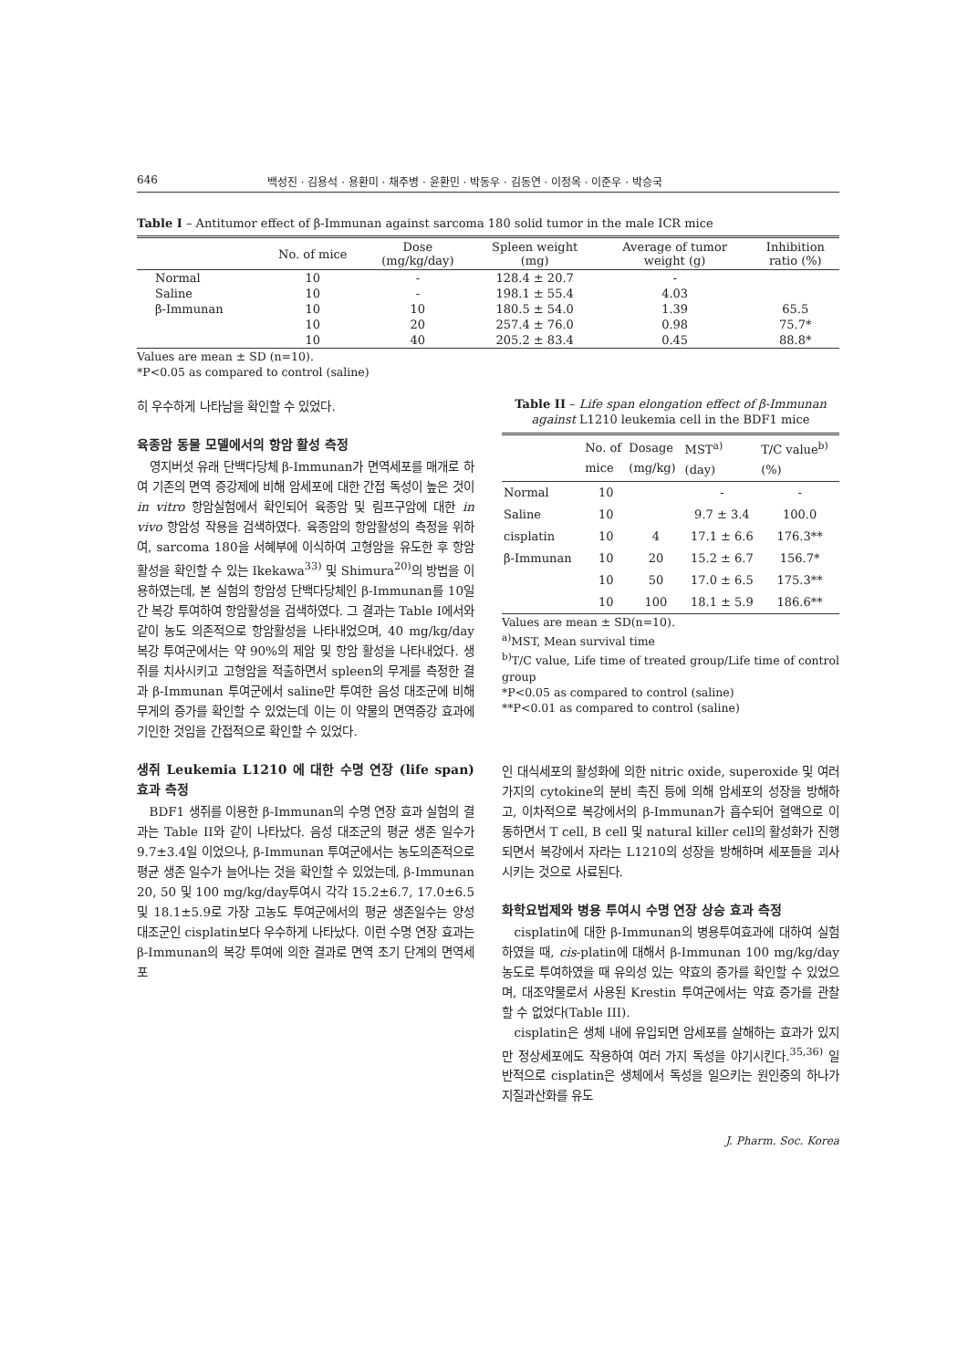646 백성진 · 김용석 · 용환미 · 채주병 · 윤환민 · 박동우 · 김동연 · 이정옥 · 이준우 · 박승국
Table I – Antitumor effect of β-Immunan against sarcoma 180 solid tumor in the male ICR mice
| | No. of mice | Dose (mg/kg/day) | Spleen weight (mg) | Average of tumor weight (g) | Inhibition ratio (%) |
| --- | --- | --- | --- | --- | --- |
| Normal | 10 | - | 128.4 ± 20.7 | - | |
| Saline | 10 | - | 198.1 ± 55.4 | 4.03 | |
| β-Immunan | 10 | 10 | 180.5 ± 54.0 | 1.39 | 65.5 |
| | 10 | 20 | 257.4 ± 76.0 | 0.98 | 75.7* |
| | 10 | 40 | 205.2 ± 83.4 | 0.45 | 88.8* |
Values are mean ± SD (n=10).
*P<0.05 as compared to control (saline)
히 우수하게 나타남을 확인할 수 있었다.
육종암 동물 모델에서의 항암 활성 측정
영지버섯 유래 단백다당체 β-Immunan가 면역세포를 매개로 하여 기존의 면역 증강제에 비해 암세포에 대한 간접 독성이 높은 것이 in vitro 항암실험에서 확인되어 육종암 및 림프구암에 대한 in vivo 항암성 작용을 검색하였다. 육종암의 항암활성의 측정을 위하여, sarcoma 180을 서혜부에 이식하여 고형암을 유도한 후 항암활성을 확인할 수 있는 Ikekawa<sup>33)</sup> 및 Shimura<sup>20)</sup>의 방법을 이용하였는데, 본 실험의 항암성 단백다당체인 β-Immunan를 10일간 복강 투여하여 항암활성을 검색하였다. 그 결과는 Table I에서와 같이 농도 의존적으로 항암활성을 나타내었으며, 40 mg/kg/day 복강 투여군에서는 약 90%의 제암 및 항암 활성을 나타내었다. 생쥐를 치사시키고 고형암을 적출하면서 spleen의 무게를 측정한 결과 β-Immunan 투여군에서 saline만 투여한 음성 대조군에 비해 무게의 증가를 확인할 수 있었는데 이는 이 약물의 면역증강 효과에 기인한 것임을 간접적으로 확인할 수 있었다.
생쥐 Leukemia L1210 에 대한 수명 연장 (life span) 효과 측정
BDF1 생쥐를 이용한 β-Immunan의 수명 연장 효과 실험의 결과는 Table II와 같이 나타났다. 음성 대조군의 평균 생존 일수가 9.7±3.4일 이었으나, β-Immunan 투여군에서는 농도의존적으로 평균 생존 일수가 늘어나는 것을 확인할 수 있었는데, β-Immunan 20, 50 및 100 mg/kg/day투여시 각각 15.2±6.7, 17.0±6.5 및 18.1±5.9로 가장 고농도 투여군에서의 평균 생존일수는 양성 대조군인 cisplatin보다 우수하게 나타났다. 이런 수명 연장 효과는 β-Immunan의 복강 투여에 의한 결과로 면역 초기 단계의 면역세포
Table II – Life span elongation effect of β-Immunan against L1210 leukemia cell in the BDF1 mice
| | No. of mice | Dosage (mg/kg) | MST<sup>a)</sup> (day) | T/C value<sup>b)</sup> (%) |
| --- | --- | --- | --- | --- |
| Normal | 10 | | - | - |
| Saline | 10 | | 9.7 ± 3.4 | 100.0 |
| cisplatin | 10 | 4 | 17.1 ± 6.6 | 176.3** |
| β-Immunan | 10 | 20 | 15.2 ± 6.7 | 156.7* |
| | 10 | 50 | 17.0 ± 6.5 | 175.3** |
| | 10 | 100 | 18.1 ± 5.9 | 186.6** |
Values are mean ± SD(n=10).
<sup>a)</sup> MST, Mean survival time
<sup>b)</sup> T/C value, Life time of treated group/Life time of control group
*P<0.05 as compared to control (saline)
**P<0.01 as compared to control (saline)
인 대식세포의 활성화에 의한 nitric oxide, superoxide 및 여러 가지의 cytokine의 분비 촉진 등에 의해 암세포의 성장을 방해하고, 이차적으로 복강에서의 β-Immunan가 흡수되어 혈액으로 이동하면서 T cell, B cell 및 natural killer cell의 활성화가 진행되면서 복강에서 자라는 L1210의 성장을 방해하며 세포들을 괴사시키는 것으로 사료된다.
화학요법제와 병용 투여시 수명 연장 상승 효과 측정
cisplatin에 대한 β-Immunan의 병용투여효과에 대하여 실험하였을 때, cis-platin에 대해서 β-Immunan 100 mg/kg/day농도로 투여하였을 때 유의성 있는 약효의 증가를 확인할 수 있었으며, 대조약물로서 사용된 Krestin 투여군에서는 약효 증가를 관찰할 수 없었다(Table III).
cisplatin은 생체 내에 유입되면 암세포를 살해하는 효과가 있지만 정상세포에도 작용하여 여러 가지 독성을 야기시킨다.<sup>35,36)</sup> 일반적으로 cisplatin은 생체에서 독성을 일으키는 원인중의 하나가 지질과산화를 유도
J. Pharm. Soc. Korea